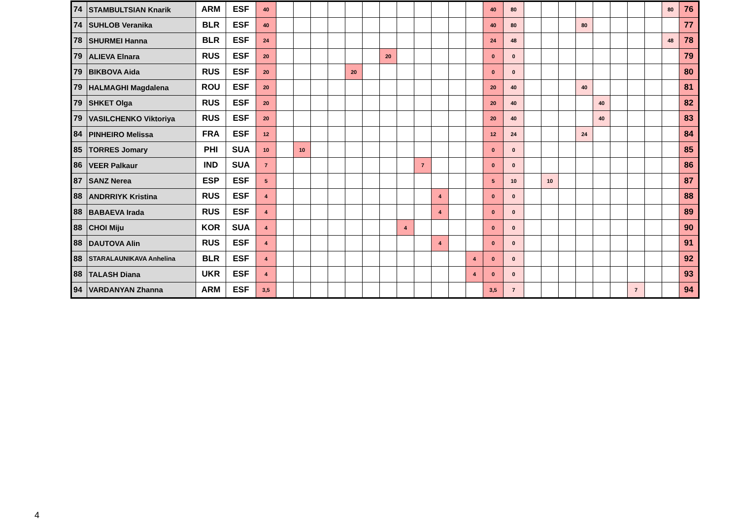| 74 | STAMBULTSIAN Knarik | ARM | ESF | 40 | | | | | | | | | | | | | 40 | 80 | | | | | | | | | 80 | 76 |
| 74 | SUHLOB Veranika | BLR | ESF | 40 | | | | | | | | | | | | | 40 | 80 | | | | 80 | | | | | | 77 |
| 78 | SHURMEI Hanna | BLR | ESF | 24 | | | | | | | | | | | | | 24 | 48 | | | | | | | | | 48 | 78 |
| 79 | ALIEVA Elnara | RUS | ESF | 20 | | | | | | | 20 | | | | | | 0 | 0 | | | | | | | | | | 79 |
| 79 | BIKBOVA Aida | RUS | ESF | 20 | | | | | 20 | | | | | | | | 0 | 0 | | | | | | | | | | 80 |
| 79 | HALMAGHI Magdalena | ROU | ESF | 20 | | | | | | | | | | | | | 20 | 40 | | | | 40 | | | | | | 81 |
| 79 | SHKET Olga | RUS | ESF | 20 | | | | | | | | | | | | | 20 | 40 | | | | | 40 | | | | | 82 |
| 79 | VASILCHENKO Viktoriya | RUS | ESF | 20 | | | | | | | | | | | | | 20 | 40 | | | | | 40 | | | | | 83 |
| 84 | PINHEIRO Melissa | FRA | ESF | 12 | | | | | | | | | | | | | 12 | 24 | | | | 24 | | | | | | 84 |
| 85 | TORRES Jomary | PHI | SUA | 10 | | 10 | | | | | | | | | | | 0 | 0 | | | | | | | | | | 85 |
| 86 | VEER Palkaur | IND | SUA | 7 | | | | | | | | | 7 | | | | 0 | 0 | | | | | | | | | | 86 |
| 87 | SANZ Nerea | ESP | ESF | 5 | | | | | | | | | | | | | 5 | 10 | | 10 | | | | | | | | 87 |
| 88 | ANDRRIYK Kristina | RUS | ESF | 4 | | | | | | | | | | 4 | | | 0 | 0 | | | | | | | | | | 88 |
| 88 | BABAEVA Irada | RUS | ESF | 4 | | | | | | | | | | 4 | | | 0 | 0 | | | | | | | | | | 89 |
| 88 | CHOI Miju | KOR | SUA | 4 | | | | | | | | 4 | | | | | 0 | 0 | | | | | | | | | | 90 |
| 88 | DAUTOVA Alin | RUS | ESF | 4 | | | | | | | | | | 4 | | | 0 | 0 | | | | | | | | | | 91 |
| 88 | STARALAUNIKAVA Anhelina | BLR | ESF | 4 | | | | | | | | | | | | 4 | 0 | 0 | | | | | | | | | | 92 |
| 88 | TALASH Diana | UKR | ESF | 4 | | | | | | | | | | | | 4 | 0 | 0 | | | | | | | | | | 93 |
| 94 | VARDANYAN Zhanna | ARM | ESF | 3,5 | | | | | | | | | | | | | 3,5 | 7 | | | | | | | 7 | | | 94 |
4